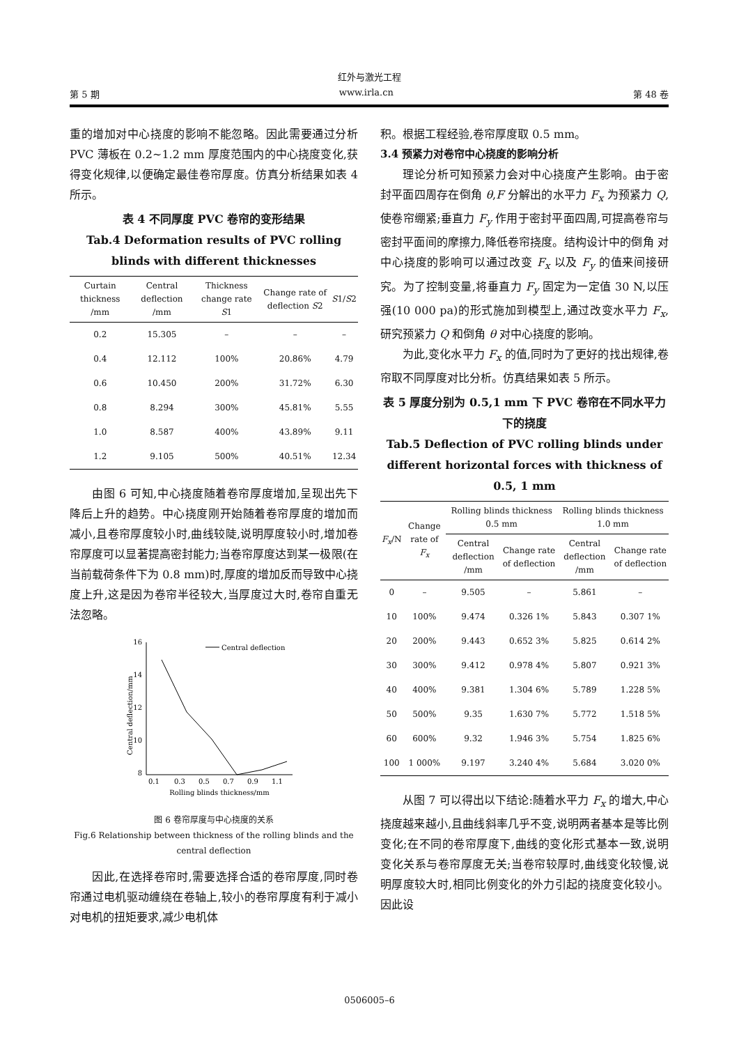红外与激光工程
第 5 期 www.irla.cn 第 48 卷
重的增加对中心挠度的影响不能忽略。因此需要通过分析 PVC 薄板在 0.2~1.2 mm 厚度范围内的中心挠度变化,获得变化规律,以便确定最佳卷帘厚度。仿真分析结果如表 4 所示。
表 4 不同厚度 PVC 卷帘的变形结果
Tab.4 Deformation results of PVC rolling blinds with different thicknesses
| Curtain thickness /mm | Central deflection /mm | Thickness change rate S 1 | Change rate of deflection S 2 | S 1/ S 2 |
| --- | --- | --- | --- | --- |
| 0.2 | 15.305 | – | – | – |
| 0.4 | 12.112 | 100% | 20.86% | 4.79 |
| 0.6 | 10.450 | 200% | 31.72% | 6.30 |
| 0.8 | 8.294 | 300% | 45.81% | 5.55 |
| 1.0 | 8.587 | 400% | 43.89% | 9.11 |
| 1.2 | 9.105 | 500% | 40.51% | 12.34 |
由图 6 可知,中心挠度随着卷帘厚度增加,呈现出先下降后上升的趋势。中心挠度刚开始随着卷帘厚度的增加而减小,且卷帘厚度较小时,曲线较陡,说明厚度较小时,增加卷帘厚度可以显著提高密封能力;当卷帘厚度达到某一极限(在当前载荷条件下为 0.8 mm)时,厚度的增加反而导致中心挠度上升,这是因为卷帘半径较大,当厚度过大时,卷帘自重无法忽略。
Central deflection/mm
16
14
12
10
8
0.1
0.3
0.5
0.7
0.9
1.1
Rolling blinds thickness/mm
Central deflection
图 6 卷帘厚度与中心挠度的关系
Fig.6 Relationship between thickness of the rolling blinds and the central deflection
因此,在选择卷帘时,需要选择合适的卷帘厚度,同时卷帘通过电机驱动缠绕在卷轴上,较小的卷帘厚度有利于减小对电机的扭矩要求,减少电机体
积。根据工程经验,卷帘厚度取 0.5 mm。
3.4 预紧力对卷帘中心挠度的影响分析
理论分析可知预紧力会对中心挠度产生影响。由于密封平面四周存在倒角 θ,F 分解出的水平力 F<sub>x</sub> 为预紧力 Q,使卷帘绷紧;垂直力 F<sub>y</sub> 作用于密封平面四周,可提高卷帘与密封平面间的摩擦力,降低卷帘挠度。结构设计中的倒角 对中心挠度的影响可以通过改变 F<sub>x</sub> 以及 F<sub>y</sub> 的值来间接研究。为了控制变量,将垂直力 F<sub>y</sub> 固定为一定值 30 N,以压强(10 000 pa)的形式施加到模型上,通过改变水平力 F<sub>x</sub>,研究预紧力 Q 和倒角 θ 对中心挠度的影响。
为此,变化水平力 F<sub>x</sub> 的值,同时为了更好的找出规律,卷帘取不同厚度对比分析。仿真结果如表 5 所示。
表 5 厚度分别为 0.5,1 mm 下 PVC 卷帘在不同水平力下的挠度
Tab.5 Deflection of PVC rolling blinds under different horizontal forces with thickness of 0.5, 1 mm
| F<sub>x</sub> /N | Change rate of F<sub>x</sub> | Rolling blinds thickness 0.5 mm | | Rolling blinds thickness 1.0 mm | |
| --- | --- | --- | --- | --- | --- |
| | | Central deflection /mm | Change rate of deflection | Central deflection /mm | Change rate of deflection |
| 0 | – | 9.505 | – | 5.861 | – |
| 10 | 100% | 9.474 | 0.326 1% | 5.843 | 0.307 1% |
| 20 | 200% | 9.443 | 0.652 3% | 5.825 | 0.614 2% |
| 30 | 300% | 9.412 | 0.978 4% | 5.807 | 0.921 3% |
| 40 | 400% | 9.381 | 1.304 6% | 5.789 | 1.228 5% |
| 50 | 500% | 9.35 | 1.630 7% | 5.772 | 1.518 5% |
| 60 | 600% | 9.32 | 1.946 3% | 5.754 | 1.825 6% |
| 100 | 1 000% | 9.197 | 3.240 4% | 5.684 | 3.020 0% |
从图 7 可以得出以下结论:随着水平力 F<sub>x</sub> 的增大,中心挠度越来越小,且曲线斜率几乎不变,说明两者基本是等比例变化;在不同的卷帘厚度下,曲线的变化形式基本一致,说明变化关系与卷帘厚度无关;当卷帘较厚时,曲线变化较慢,说明厚度较大时,相同比例变化的外力引起的挠度变化较小。因此设
0506005–6